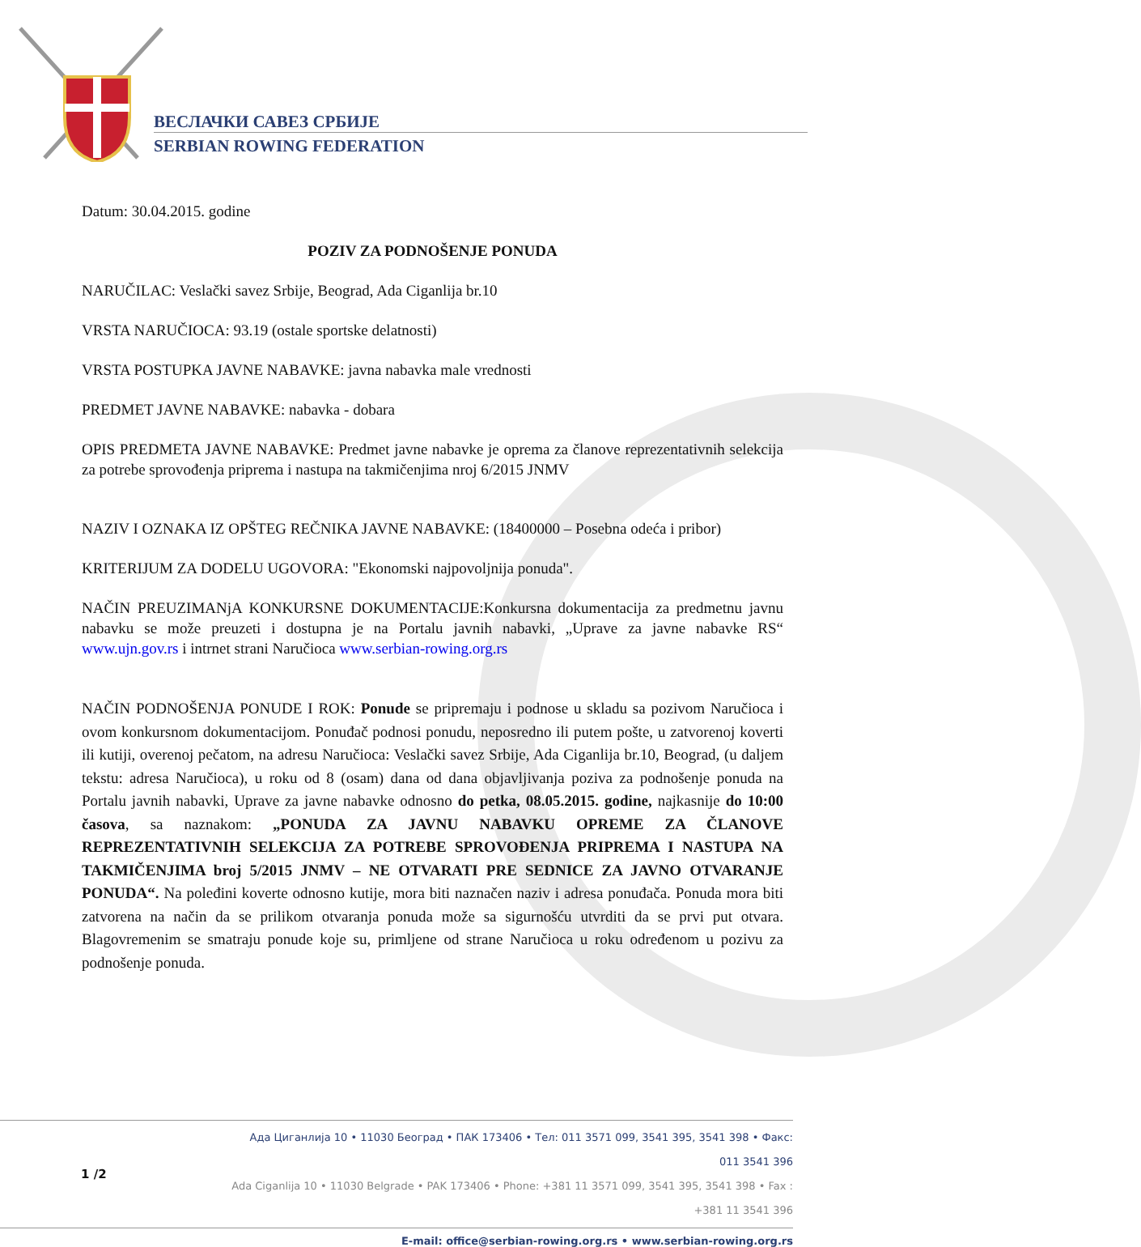ВЕСЛАЧКИ САВЕЗ СРБИЈЕ
SERBIAN ROWING FEDERATION
Datum: 30.04.2015. godine
POZIV ZA PODNOŠENJE PONUDA
NARUČILAC: Veslački savez Srbije, Beograd, Ada Ciganlija br.10
VRSTA NARUČIOCA: 93.19 (ostale sportske delatnosti)
VRSTA POSTUPKA JAVNE NABAVKE: javna nabavka male vrednosti
PREDMET JAVNE NABAVKE: nabavka - dobara
OPIS PREDMETA JAVNE NABAVKE: Predmet javne nabavke je oprema za članove reprezentativnih selekcija za potrebe sprovođenja priprema i nastupa na takmičenjima nroj 6/2015 JNMV
NAZIV I OZNAKA IZ OPŠTEG REČNIKA JAVNE NABAVKE: (18400000 – Posebna odeća i pribor)
KRITERIJUM ZA DODELU UGOVORA: "Ekonomski najpovoljnija ponuda".
NAČIN PREUZIMANjA KONKURSNE DOKUMENTACIJE:Konkursna dokumentacija za predmetnu javnu nabavku se može preuzeti i dostupna je na Portalu javnih nabavki, „Uprave za javne nabavke RS“ www.ujn.gov.rs i intrnet strani Naručioca www.serbian-rowing.org.rs
NAČIN PODNOŠENJA PONUDE I ROK: Ponude se pripremaju i podnose u skladu sa pozivom Naručioca i ovom konkursnom dokumentacijom. Ponuđač podnosi ponudu, neposredno ili putem pošte, u zatvorenoj koverti ili kutiji, overenoj pečatom, na adresu Naručioca: Veslački savez Srbije, Ada Ciganlija br.10, Beograd, (u daljem tekstu: adresa Naručioca), u roku od 8 (osam) dana od dana objavljivanja poziva za podnošenje ponuda na Portalu javnih nabavki, Uprave za javne nabavke odnosno do petka, 08.05.2015. godine, najkasnije do 10:00 časova, sa naznakom: „PONUDA ZA JAVNU NABAVKU OPREME ZA ČLANOVE REPREZENTATIVNIH SELEKCIJA ZA POTREBE SPROVOĐENJA PRIPREMA I NASTUPA NA TAKMIČENJIMA broj 5/2015 JNMV – NE OTVARATI PRE SEDNICE ZA JAVNO OTVARANJE PONUDA“. Na poleđini koverte odnosno kutije, mora biti naznačen naziv i adresa ponuđača. Ponuda mora biti zatvorena na način da se prilikom otvaranja ponuda može sa sigurnošću utvrditi da se prvi put otvara. Blagovremenim se smatraju ponude koje su, primljene od strane Naručioca u roku određenom u pozivu za podnošenje ponuda.
1 /2
Ада Циганлија 10 • 11030 Београд • ПАК 173406 • Тел: 011 3571 099, 3541 395, 3541 398 • Факс: 011 3541 396
Ada Ciganlija 10 • 11030 Belgrade • PAK 173406 • Phone: +381 11 3571 099, 3541 395, 3541 398 • Fax : +381 11 3541 396
E-mail: office@serbian-rowing.org.rs • www.serbian-rowing.org.rs